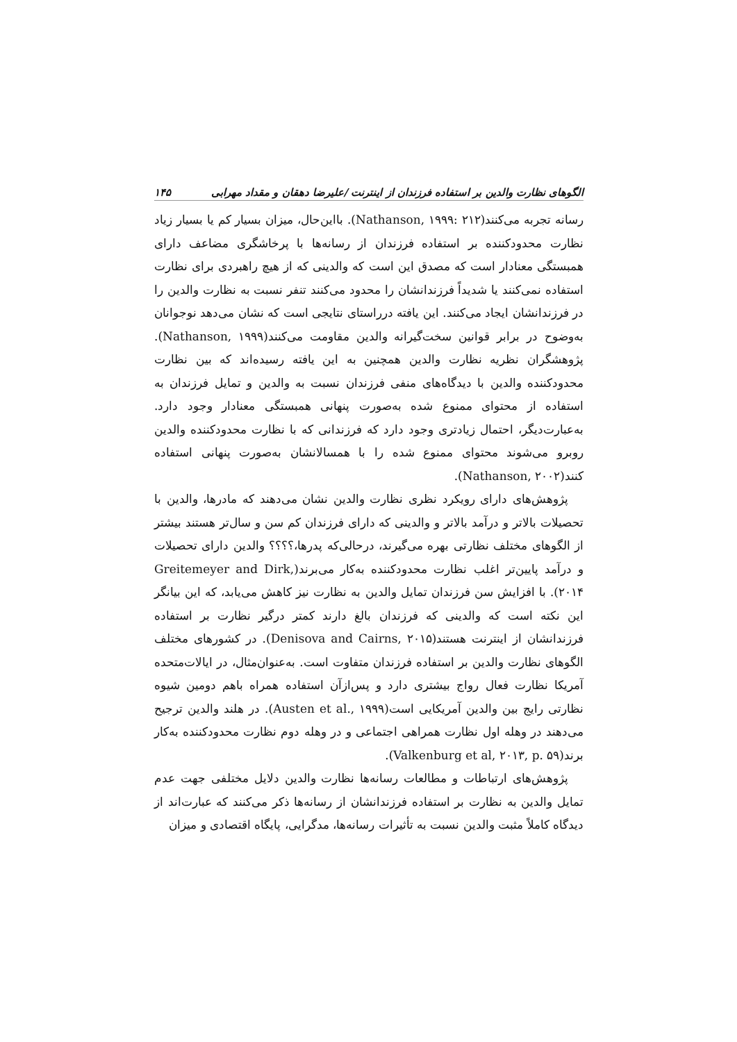الگوهای نظارت والدین بر استفاده فرزندان از اینترنت /علیرضا دهقان و مقداد مهرابی ۱۴۵
رسانه تجربه می‌کنند(Nathanson, ۱۹۹۹: ۲۱۲). بااین‌حال، میزان بسیار کم یا بسیار زیاد نظارت محدودکننده بر استفاده فرزندان از رسانه‌ها با پرخاشگری مضاعف دارای همبستگی معنادار است که مصدق این است که والدینی که از هیچ راهبردی برای نظارت استفاده نمی‌کنند یا شدیداً فرزندانشان را محدود می‌کنند تنفر نسبت به نظارت والدین را در فرزندانشان ایجاد می‌کنند. این یافته درراستای نتایجی است که نشان می‌دهد نوجوانان به‌وضوح در برابر قوانین سخت‌گیرانه والدین مقاومت می‌کنند(Nathanson, ۱۹۹۹). پژوهشگران نظریه نظارت والدین همچنین به این یافته رسیده‌اند که بین نظارت محدودکننده والدین با دیدگاه‌های منفی فرزندان نسبت به والدین و تمایل فرزندان به استفاده از محتوای ممنوع شده به‌صورت پنهانی همبستگی معنادار وجود دارد. به‌عبارت‌دیگر، احتمال زیادتری وجود دارد که فرزندانی که با نظارت محدودکننده والدین روبرو می‌شوند محتوای ممنوع شده را با همسالانشان به‌صورت پنهانی استفاده کنند(Nathanson, ۲۰۰۲).
پژوهش‌های دارای رویکرد نظری نظارت والدین نشان می‌دهند که مادرها، والدین با تحصیلات بالاتر و درآمد بالاتر و والدینی که دارای فرزندان کم سن و سال‌تر هستند بیشتر از الگوهای مختلف نظارتی بهره می‌گیرند، درحالی‌که پدرها،؟؟؟؟ والدین دارای تحصیلات و درآمد پایین‌تر اغلب نظارت محدودکننده به‌کار می‌برند(Greitemeyer and Dirk, ۲۰۱۴). با افزایش سن فرزندان تمایل والدین به نظارت نیز کاهش می‌یابد، که این بیانگر این نکته است که والدینی که فرزندان بالغ دارند کمتر درگیر نظارت بر استفاده فرزندانشان از اینترنت هستند(Denisova and Cairns, ۲۰۱۵). در کشورهای مختلف الگوهای نظارت والدین بر استفاده فرزندان متفاوت است. به‌عنوان‌مثال، در ایالات‌متحده آمریکا نظارت فعال رواج بیشتری دارد و پس‌ازآن استفاده همراه باهم دومین شیوه نظارتی رایج بین والدین آمریکایی است(Austen et al., ۱۹۹۹). در هلند والدین ترجیح می‌دهند در وهله اول نظارت همراهی اجتماعی و در وهله دوم نظارت محدودکننده به‌کار برند(Valkenburg et al, ۲۰۱۳, p. ۵۹).
پژوهش‌های ارتباطات و مطالعات رسانه‌ها نظارت والدین دلایل مختلفی جهت عدم تمایل والدین به نظارت بر استفاده فرزندانشان از رسانه‌ها ذکر می‌کنند که عبارت‌اند از دیدگاه کاملاً مثبت والدین نسبت به تأثیرات رسانه‌ها، مدگرایی، پایگاه اقتصادی و میزان